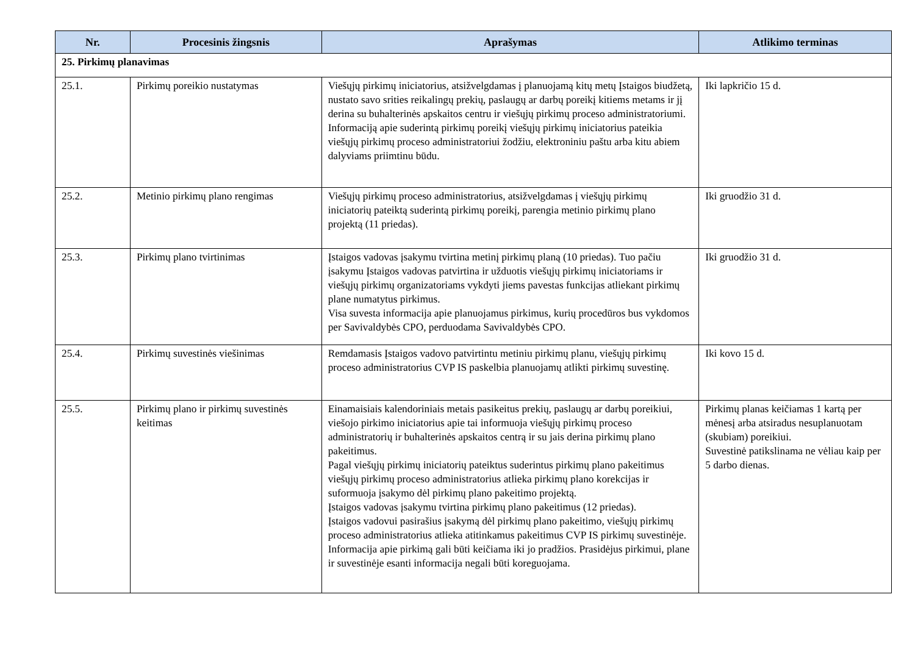| Nr. | Procesinis žingsnis | Aprašymas | Atlikimo terminas |
| --- | --- | --- | --- |
| 25. Pirkimų planavimas | | | |
| 25.1. | Pirkimų poreikio nustatymas | Viešųjų pirkimų iniciatorius, atsižvelgdamas į planuojamą kitų metų Įstaigos biudžetą, nustato savo srities reikalingų prekių, paslaugų ar darbų poreikį kitiems metams ir jį derina su buhalterinės apskaitos centru ir viešųjų pirkimų proceso administratoriumi. Informaciją apie suderintą pirkimų poreikį viešųjų pirkimų iniciatorius pateikia viešųjų pirkimų proceso administratoriui žodžiu, elektroniniu paštu arba kitu abiem dalyviams priimtinu būdu. | Iki lapkričio 15 d. |
| 25.2. | Metinio pirkimų plano rengimas | Viešųjų pirkimų proceso administratorius, atsižvelgdamas į viešųjų pirkimų iniciatorių pateiktą suderintą pirkimų poreikį, parengia metinio pirkimų plano projektą (11 priedas). | Iki gruodžio 31 d. |
| 25.3. | Pirkimų plano tvirtinimas | Įstaigos vadovas įsakymu tvirtina metinį pirkimų planą (10 priedas). Tuo pačiu įsakymu Įstaigos vadovas patvirtina ir užduotis viešųjų pirkimų iniciatoriams ir viešųjų pirkimų organizatoriams vykdyti jiems pavestas funkcijas atliekant pirkimų plane numatytus pirkimus. Visa suvesta informacija apie planuojamus pirkimus, kurių procedūros bus vykdomos per Savivaldybės CPO, perduodama Savivaldybės CPO. | Iki gruodžio 31 d. |
| 25.4. | Pirkimų suvestinės viešinimas | Remdamasis Įstaigos vadovo patvirtintu metiniu pirkimų planu, viešųjų pirkimų proceso administratorius CVP IS paskelbia planuojamų atlikti pirkimų suvestinę. | Iki kovo 15 d. |
| 25.5. | Pirkimų plano ir pirkimų suvestinės keitimas | Einamaisiais kalendoriniais metais pasikeitus prekių, paslaugų ar darbų poreikiui, viešojo pirkimo iniciatorius apie tai informuoja viešųjų pirkimų proceso administratorių ir buhalterinės apskaitos centrą ir su jais derina pirkimų plano pakeitimus. Pagal viešųjų pirkimų iniciatorių pateiktus suderintus pirkimų plano pakeitimus viešųjų pirkimų proceso administratorius atlieka pirkimų plano korekcijas ir suformuoja įsakymo dėl pirkimų plano pakeitimo projektą. Įstaigos vadovas įsakymu tvirtina pirkimų plano pakeitimus (12 priedas). Įstaigos vadovui pasirašius įsakymą dėl pirkimų plano pakeitimo, viešųjų pirkimų proceso administratorius atlieka atitinkamus pakeitimus CVP IS pirkimų suvestinėje. Informacija apie pirkimą gali būti keičiama iki jo pradžios. Prasidėjus pirkimui, plane ir suvestinėje esanti informacija negali būti koreguojama. | Pirkimų planas keičiamas 1 kartą per mėnesį arba atsiradus nesuplanuotam (skubiam) poreikiui. Suvestinė patikslinama ne vėliau kaip per 5 darbo dienas. |